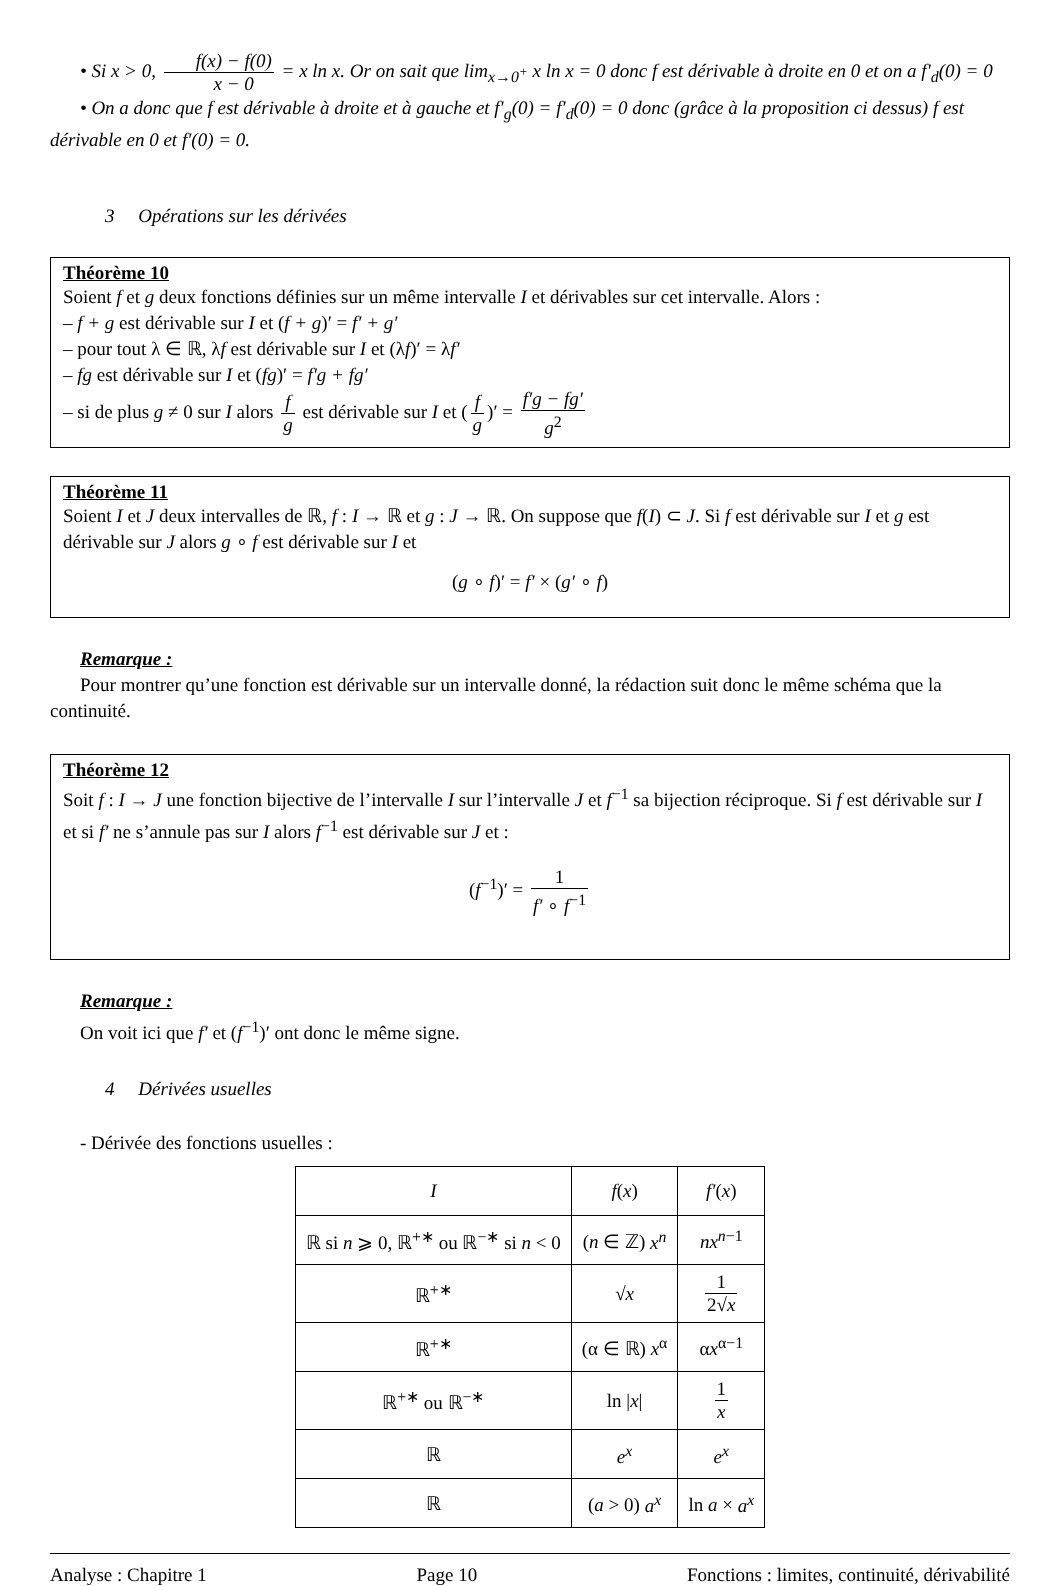• Si x > 0, f(x) − f(0) x − 0 = x ln x. Or on sait que lim<sub>x→0<sup>+</sup></sub> x ln x = 0 donc f est dérivable à droite en 0 et on a f′<sub>d</sub>(0) = 0
• On a donc que f est dérivable à droite et à gauche et f′<sub>g</sub>(0) = f′<sub>d</sub>(0) = 0 donc (grâce à la proposition ci dessus) f est dérivable en 0 et f′(0) = 0.
3 Opérations sur les dérivées
Théorème 10
Soient f et g deux fonctions définies sur un même intervalle I et dérivables sur cet intervalle. Alors :
– f + g est dérivable sur I et (f + g)′ = f′ + g′
– pour tout λ ∈ ℝ, λf est dérivable sur I et (λf)′ = λf′
– fg est dérivable sur I et (fg)′ = f′g + fg′
– si de plus g ≠ 0 sur I alors f g est dérivable sur I et (f g)′ = f′g − fg′ g<sup>2</sup>
Théorème 11
Soient I et J deux intervalles de ℝ, f : I → ℝ et g : J → ℝ. On suppose que f(I) ⊂ J. Si f est dérivable sur I et g est dérivable sur J alors g ∘ f est dérivable sur I et
(g ∘ f)′ = f′ × (g′ ∘ f)
Remarque :
Pour montrer qu’une fonction est dérivable sur un intervalle donné, la rédaction suit donc le même schéma que la continuité.
Théorème 12
Soit f : I → J une fonction bijective de l’intervalle I sur l’intervalle J et f<sup>−1</sup> sa bijection réciproque. Si f est dérivable sur I et si f′ ne s’annule pas sur I alors f<sup>−1</sup> est dérivable sur J et :
(f<sup>−1</sup>)′ = 1 f′ ∘ f<sup>−1</sup>
Remarque :
On voit ici que f′ et (f<sup>−1</sup>)′ ont donc le même signe.
4 Dérivées usuelles
- Dérivée des fonctions usuelles :
| I | f ( x ) | f′ ( x ) |
| --- | --- | --- |
| ℝ si n ⩾ 0, ℝ<sup>+∗</sup> ou ℝ<sup>−∗</sup> si n < 0 | ( n ∈ ℤ) x<sup>n</sup> | nx<sup>n−1</sup> |
| ℝ<sup>+∗</sup> | √ x | 1 2√ x |
| ℝ<sup>+∗</sup> | (α ∈ ℝ) x<sup>α</sup> | α x<sup>α−1</sup> |
| ℝ<sup>+∗</sup> ou ℝ<sup>−∗</sup> | ln / x / | 1 x |
| ℝ | e<sup>x</sup> | e<sup>x</sup> |
| ℝ | ( a > 0) a<sup>x</sup> | ln a × a<sup>x</sup> |
Analyse : Chapitre 1 Page 10 Fonctions : limites, continuité, dérivabilité